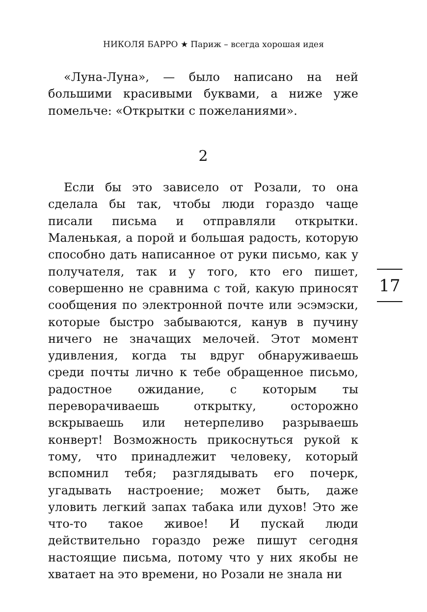НИКОЛЯ БАРРО ★ Париж – всегда хорошая идея
«Луна-Луна», — было написано на ней большими красивыми буквами, а ниже уже помельче: «Открытки с пожеланиями».
2
Если бы это зависело от Розали, то она сделала бы так, чтобы люди гораздо чаще писали письма и отправляли открытки. Маленькая, а порой и большая радость, которую способно дать написанное от руки письмо, как у получателя, так и у того, кто его пишет, совершенно не сравнима с той, какую приносят сообщения по электронной почте или эсэмэски, которые быстро забываются, канув в пучину ничего не значащих мелочей. Этот момент удивления, когда ты вдруг обнаруживаешь среди почты лично к тебе обращенное письмо, радостное ожидание, с которым ты переворачиваешь открытку, осторожно вскрываешь или нетерпеливо разрываешь конверт! Возможность прикоснуться рукой к тому, что принадлежит человеку, который вспомнил тебя; разглядывать его почерк, угадывать настроение; может быть, даже уловить легкий запах табака или духов! Это же что-то такое живое! И пускай люди действительно гораздо реже пишут сегодня настоящие письма, потому что у них якобы не хватает на это времени, но Розали не знала ни
17